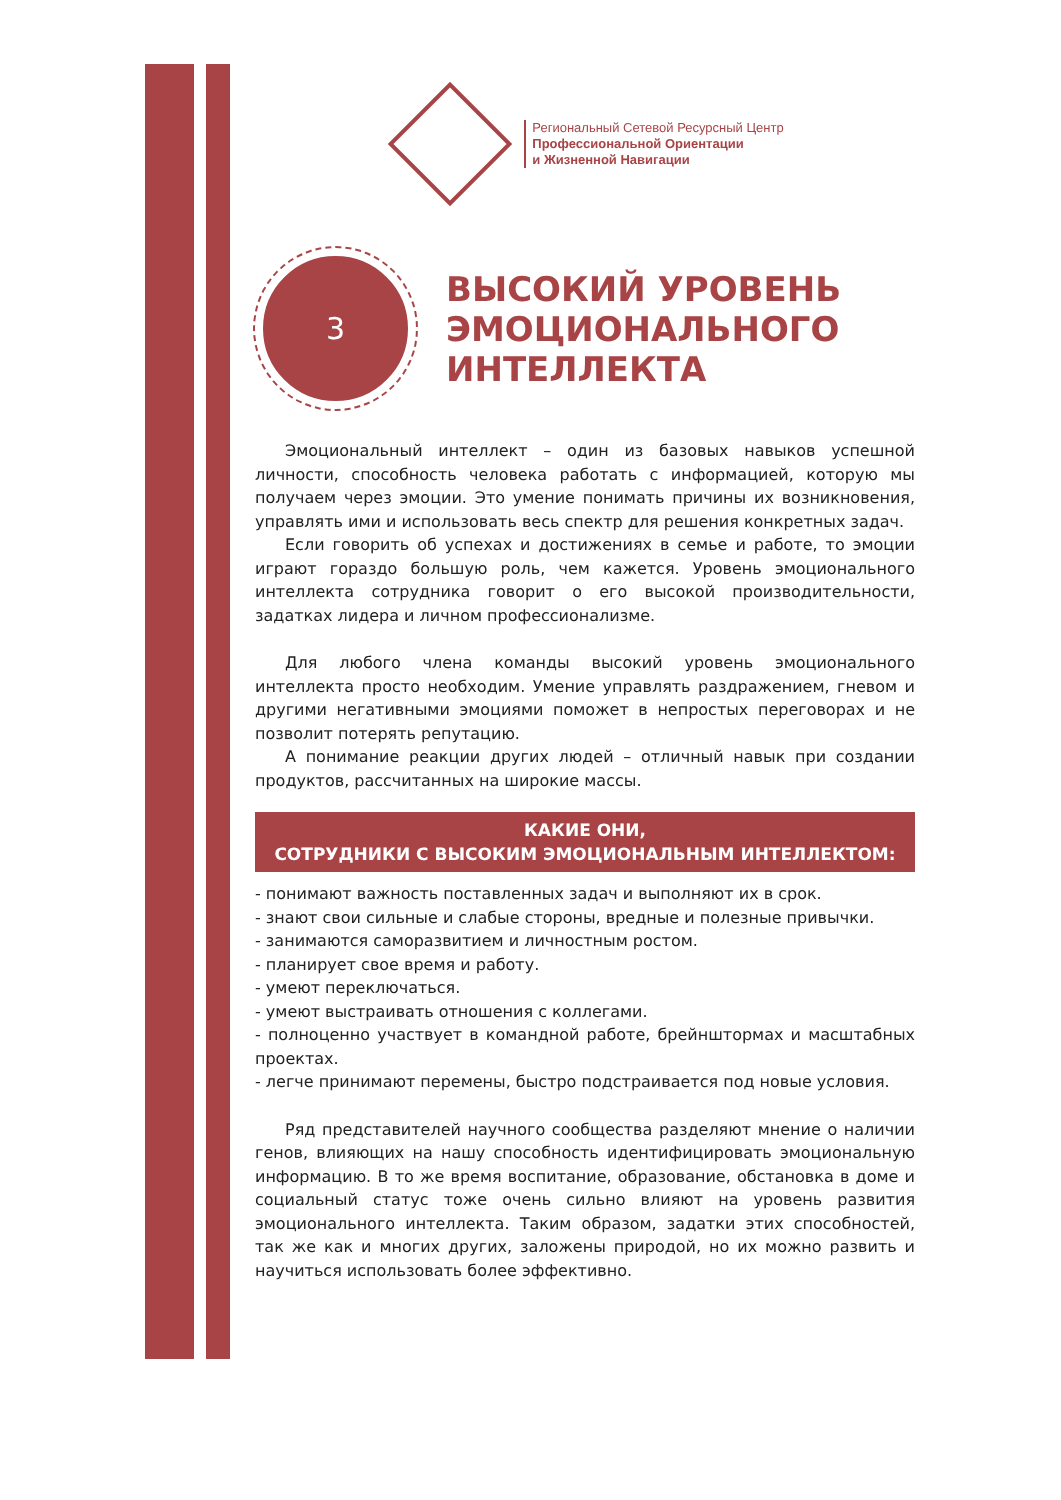Региональный Сетевой Ресурсный Центр
Профессиональной Ориентации
и Жизненной Навигации
3
ВЫСОКИЙ УРОВЕНЬ ЭМОЦИОНАЛЬНОГО ИНТЕЛЛЕКТА
Эмоциональный интеллект – один из базовых навыков успешной личности, способность человека работать с информацией, которую мы получаем через эмоции. Это умение понимать причины их возникновения, управлять ими и использовать весь спектр для решения конкретных задач.
Если говорить об успехах и достижениях в семье и работе, то эмоции играют гораздо большую роль, чем кажется. Уровень эмоционального интеллекта сотрудника говорит о его высокой производительности, задатках лидера и личном профессионализме.
Для любого члена команды высокий уровень эмоционального интеллекта просто необходим. Умение управлять раздражением, гневом и другими негативными эмоциями поможет в непростых переговорах и не позволит потерять репутацию.
А понимание реакции других людей – отличный навык при создании продуктов, рассчитанных на широкие массы.
КАКИЕ ОНИ,
СОТРУДНИКИ С ВЫСОКИМ ЭМОЦИОНАЛЬНЫМ ИНТЕЛЛЕКТОМ:
- понимают важность поставленных задач и выполняют их в срок.
- знают свои сильные и слабые стороны, вредные и полезные привычки.
- занимаются саморазвитием и личностным ростом.
- планирует свое время и работу.
- умеют переключаться.
- умеют выстраивать отношения с коллегами.
- полноценно участвует в командной работе, брейнштормах и масштабных проектах.
- легче принимают перемены, быстро подстраивается под новые условия.
Ряд представителей научного сообщества разделяют мнение о наличии генов, влияющих на нашу способность идентифицировать эмоциональную информацию. В то же время воспитание, образование, обстановка в доме и социальный статус тоже очень сильно влияют на уровень развития эмоционального интеллекта. Таким образом, задатки этих способностей, так же как и многих других, заложены природой, но их можно развить и научиться использовать более эффективно.